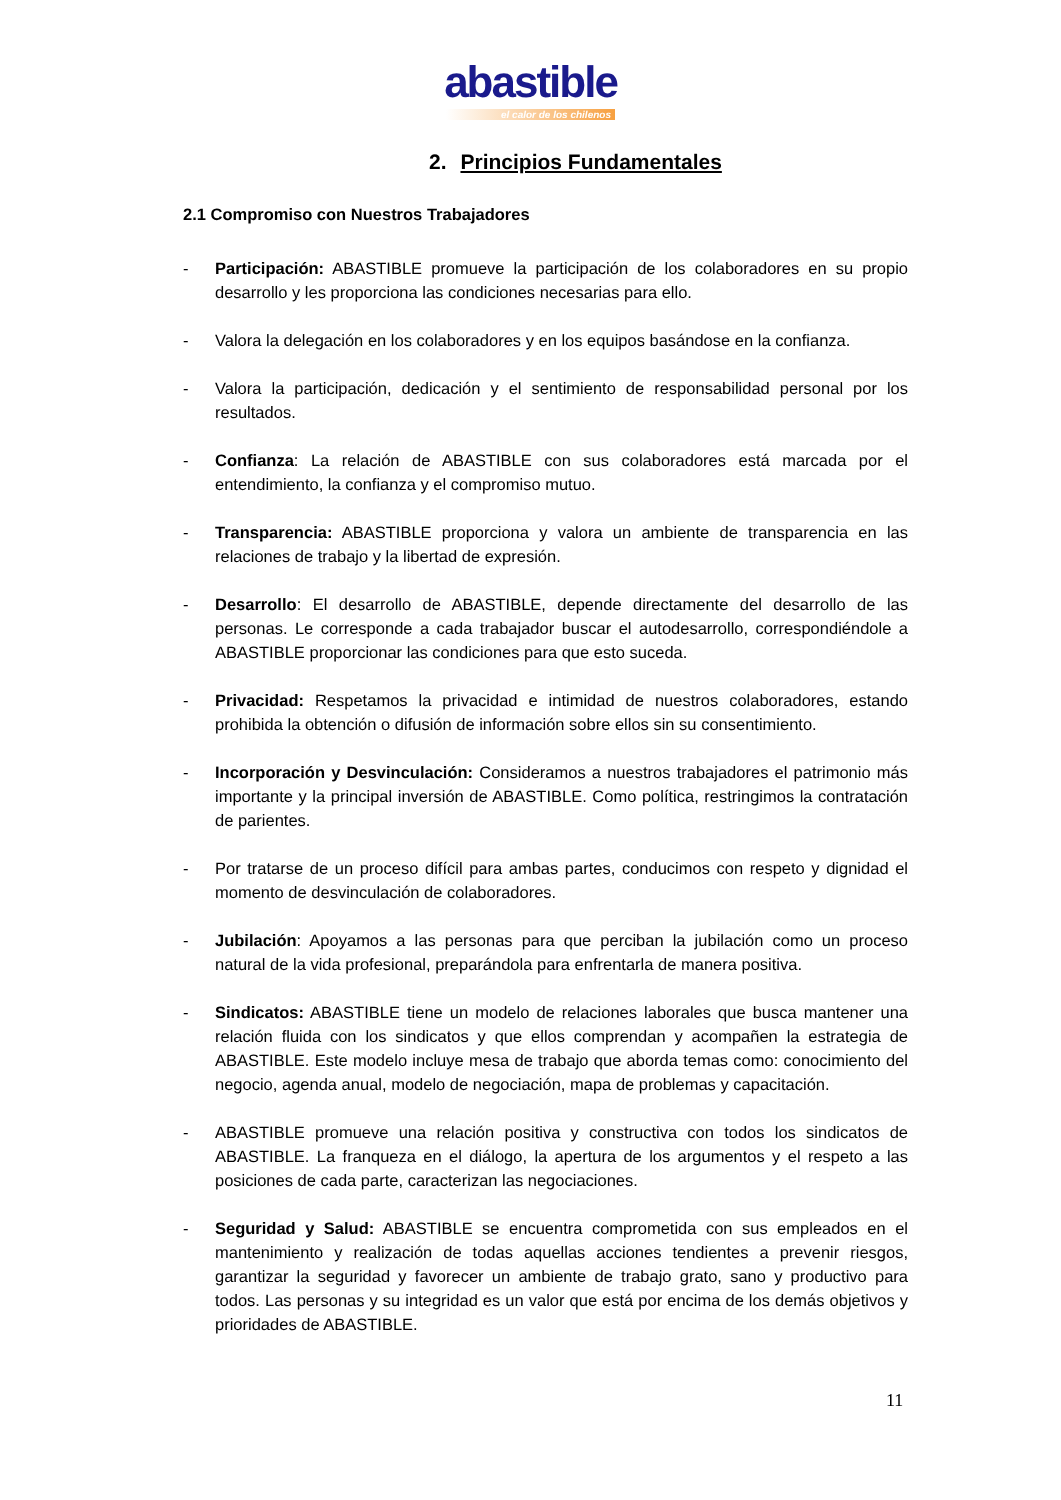abastible
el calor de los chilenos
2. Principios Fundamentales
2.1 Compromiso con Nuestros Trabajadores
- Participación: ABASTIBLE promueve la participación de los colaboradores en su propio desarrollo y les proporciona las condiciones necesarias para ello.
- Valora la delegación en los colaboradores y en los equipos basándose en la confianza.
- Valora la participación, dedicación y el sentimiento de responsabilidad personal por los resultados.
- Confianza: La relación de ABASTIBLE con sus colaboradores está marcada por el entendimiento, la confianza y el compromiso mutuo.
- Transparencia: ABASTIBLE proporciona y valora un ambiente de transparencia en las relaciones de trabajo y la libertad de expresión.
- Desarrollo: El desarrollo de ABASTIBLE, depende directamente del desarrollo de las personas. Le corresponde a cada trabajador buscar el autodesarrollo, correspondiéndole a ABASTIBLE proporcionar las condiciones para que esto suceda.
- Privacidad: Respetamos la privacidad e intimidad de nuestros colaboradores, estando prohibida la obtención o difusión de información sobre ellos sin su consentimiento.
- Incorporación y Desvinculación: Consideramos a nuestros trabajadores el patrimonio más importante y la principal inversión de ABASTIBLE. Como política, restringimos la contratación de parientes.
- Por tratarse de un proceso difícil para ambas partes, conducimos con respeto y dignidad el momento de desvinculación de colaboradores.
- Jubilación: Apoyamos a las personas para que perciban la jubilación como un proceso natural de la vida profesional, preparándola para enfrentarla de manera positiva.
- Sindicatos: ABASTIBLE tiene un modelo de relaciones laborales que busca mantener una relación fluida con los sindicatos y que ellos comprendan y acompañen la estrategia de ABASTIBLE. Este modelo incluye mesa de trabajo que aborda temas como: conocimiento del negocio, agenda anual, modelo de negociación, mapa de problemas y capacitación.
- ABASTIBLE promueve una relación positiva y constructiva con todos los sindicatos de ABASTIBLE. La franqueza en el diálogo, la apertura de los argumentos y el respeto a las posiciones de cada parte, caracterizan las negociaciones.
- Seguridad y Salud: ABASTIBLE se encuentra comprometida con sus empleados en el mantenimiento y realización de todas aquellas acciones tendientes a prevenir riesgos, garantizar la seguridad y favorecer un ambiente de trabajo grato, sano y productivo para todos. Las personas y su integridad es un valor que está por encima de los demás objetivos y prioridades de ABASTIBLE.
11